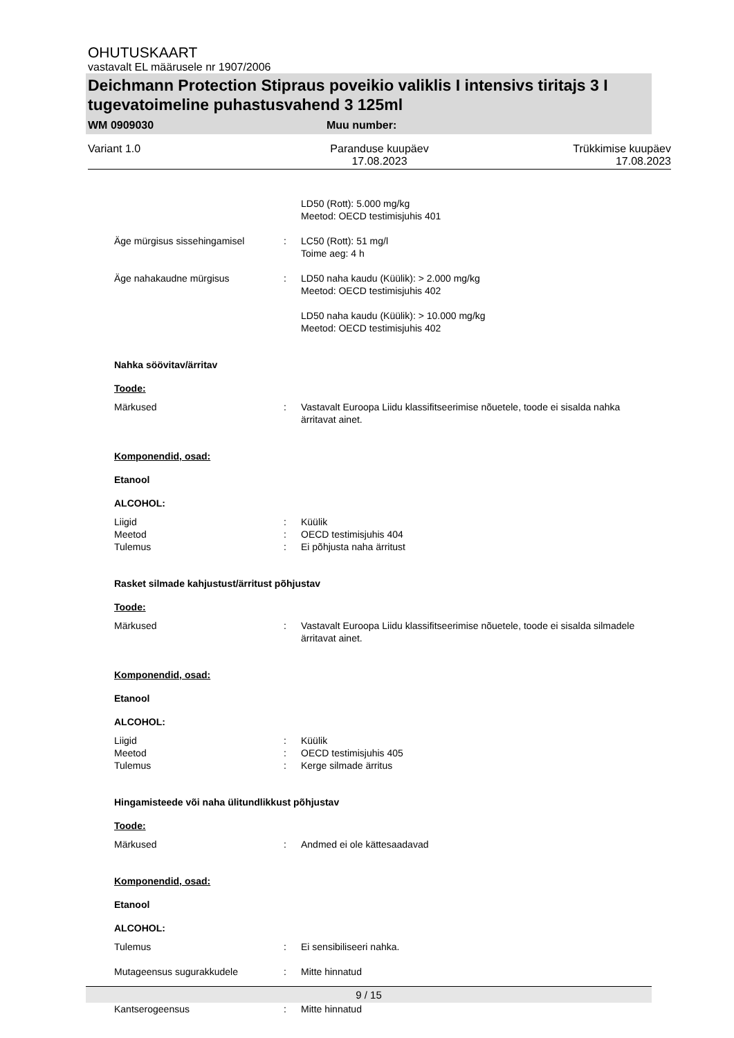OHUTUSKAART
vastavalt EL määrusele nr 1907/2006
Deichmann Protection Stipraus poveikio valiklis I intensivs tiritajs 3 I tugevatoimeline puhastusvahend 3 125ml
WM 0909030 Muu number:
Variant 1.0 Paranduse kuupäev
17.08.2023
Trükkimise kuupäev
17.08.2023
LD50 (Rott): 5.000 mg/kg
Meetod: OECD testimisjuhis 401
Äge mürgisus sissehingamisel : LC50 (Rott): 51 mg/l
Toime aeg: 4 h
Äge nahakaudne mürgisus : LD50 naha kaudu (Küülik): > 2.000 mg/kg
Meetod: OECD testimisjuhis 402
LD50 naha kaudu (Küülik): > 10.000 mg/kg
Meetod: OECD testimisjuhis 402
Nahka söövitav/ärritav
Toode:
Märkused : Vastavalt Euroopa Liidu klassifitseerimise nõuetele, toode ei sisalda nahka ärritavat ainet.
Komponendid, osad:
Etanool
ALCOHOL:
Liigid : Küülik
Meetod : OECD testimisjuhis 404
Tulemus : Ei põhjusta naha ärritust
Rasket silmade kahjustust/ärritust põhjustav
Toode:
Märkused : Vastavalt Euroopa Liidu klassifitseerimise nõuetele, toode ei sisalda silmadele ärritavat ainet.
Komponendid, osad:
Etanool
ALCOHOL:
Liigid : Küülik
Meetod : OECD testimisjuhis 405
Tulemus : Kerge silmade ärritus
Hingamisteede või naha ülitundlikkust põhjustav
Toode:
Märkused : Andmed ei ole kättesaadavad
Komponendid, osad:
Etanool
ALCOHOL:
Tulemus : Ei sensibiliseeri nahka.
Mutageensus sugurakkudele : Mitte hinnatud
Kantserogeensus : Mitte hinnatud
9 / 15